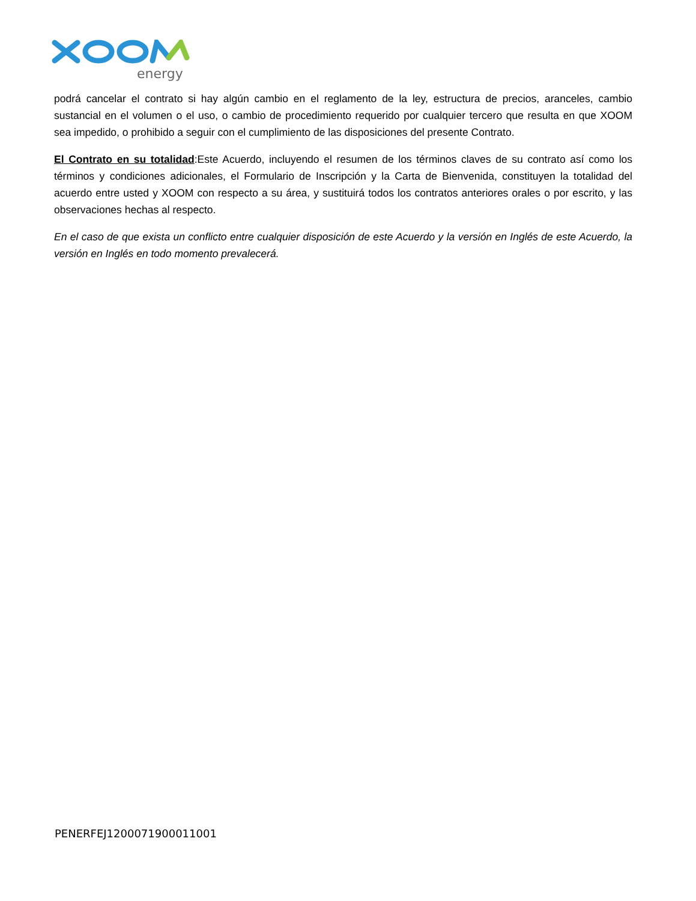energy
podrá cancelar el contrato si hay algún cambio en el reglamento de la ley, estructura de precios, aranceles, cambio sustancial en el volumen o el uso, o cambio de procedimiento requerido por cualquier tercero que resulta en que XOOM sea impedido, o prohibido a seguir con el cumplimiento de las disposiciones del presente Contrato.
El Contrato en su totalidad:Este Acuerdo, incluyendo el resumen de los términos claves de su contrato así como los términos y condiciones adicionales, el Formulario de Inscripción y la Carta de Bienvenida, constituyen la totalidad del acuerdo entre usted y XOOM con respecto a su área, y sustituirá todos los contratos anteriores orales o por escrito, y las observaciones hechas al respecto.
En el caso de que exista un conflicto entre cualquier disposición de este Acuerdo y la versión en Inglés de este Acuerdo, la versión en Inglés en todo momento prevalecerá.
PENERFEJ1200071900011001